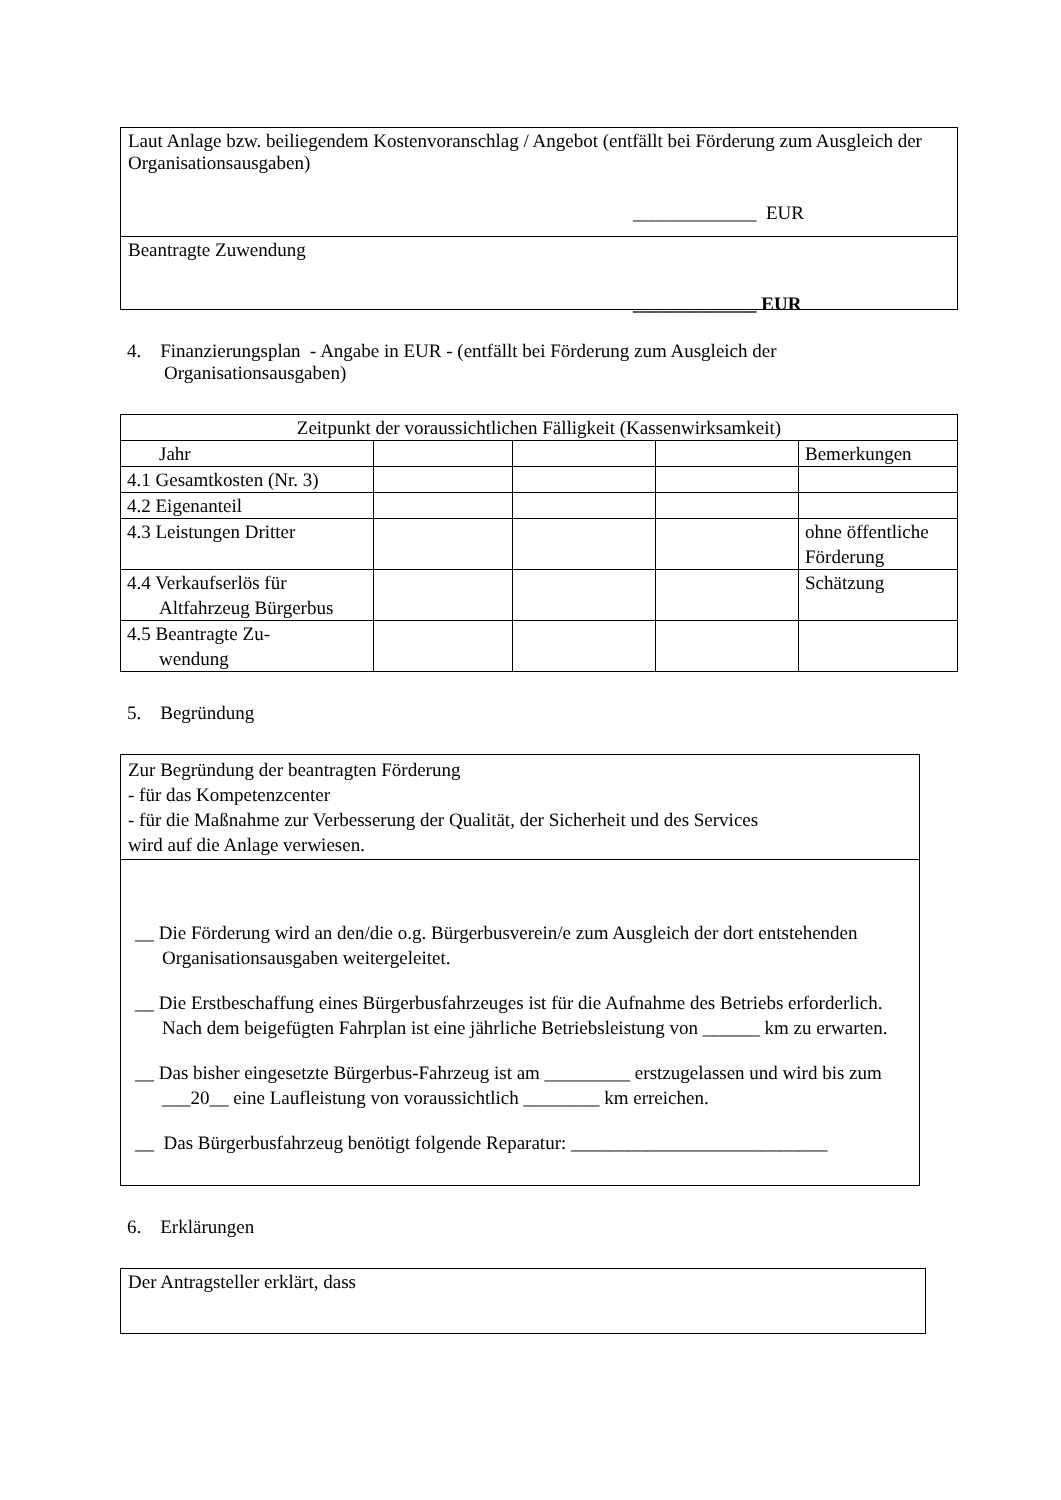Laut Anlage bzw. beiliegendem Kostenvoranschlag / Angebot (entfällt bei Förderung zum Ausgleich der Organisationsausgaben)
_____________ EUR
Beantragte Zuwendung
_____________ EUR
4. Finanzierungsplan - Angabe in EUR - (entfällt bei Förderung zum Ausgleich der
Organisationsausgaben)
| Zeitpunkt der voraussichtlichen Fälligkeit (Kassenwirksamkeit) | | | | |
| Jahr | | | | Bemerkungen |
| 4.1 Gesamtkosten (Nr. 3) | | | | |
| 4.2 Eigenanteil | | | | |
| 4.3 Leistungen Dritter | | | | ohne öffentliche Förderung |
| 4.4 Verkaufserlös für Altfahrzeug Bürgerbus | | | | Schätzung |
| 4.5 Beantragte Zu- wendung | | | | |
5. Begründung
Zur Begründung der beantragten Förderung
- für das Kompetenzcenter
- für die Maßnahme zur Verbesserung der Qualität, der Sicherheit und des Services
wird auf die Anlage verwiesen.
__ Die Förderung wird an den/die o.g. Bürgerbusverein/e zum Ausgleich der dort entstehenden Organisationsausgaben weitergeleitet.
__ Die Erstbeschaffung eines Bürgerbusfahrzeuges ist für die Aufnahme des Betriebs erforderlich. Nach dem beigefügten Fahrplan ist eine jährliche Betriebsleistung von ______ km zu erwarten.
__ Das bisher eingesetzte Bürgerbus-Fahrzeug ist am _________ erstzugelassen und wird bis zum ___20__ eine Laufleistung von voraussichtlich ________ km erreichen.
__ Das Bürgerbusfahrzeug benötigt folgende Reparatur: ___________________________
6. Erklärungen
Der Antragsteller erklärt, dass